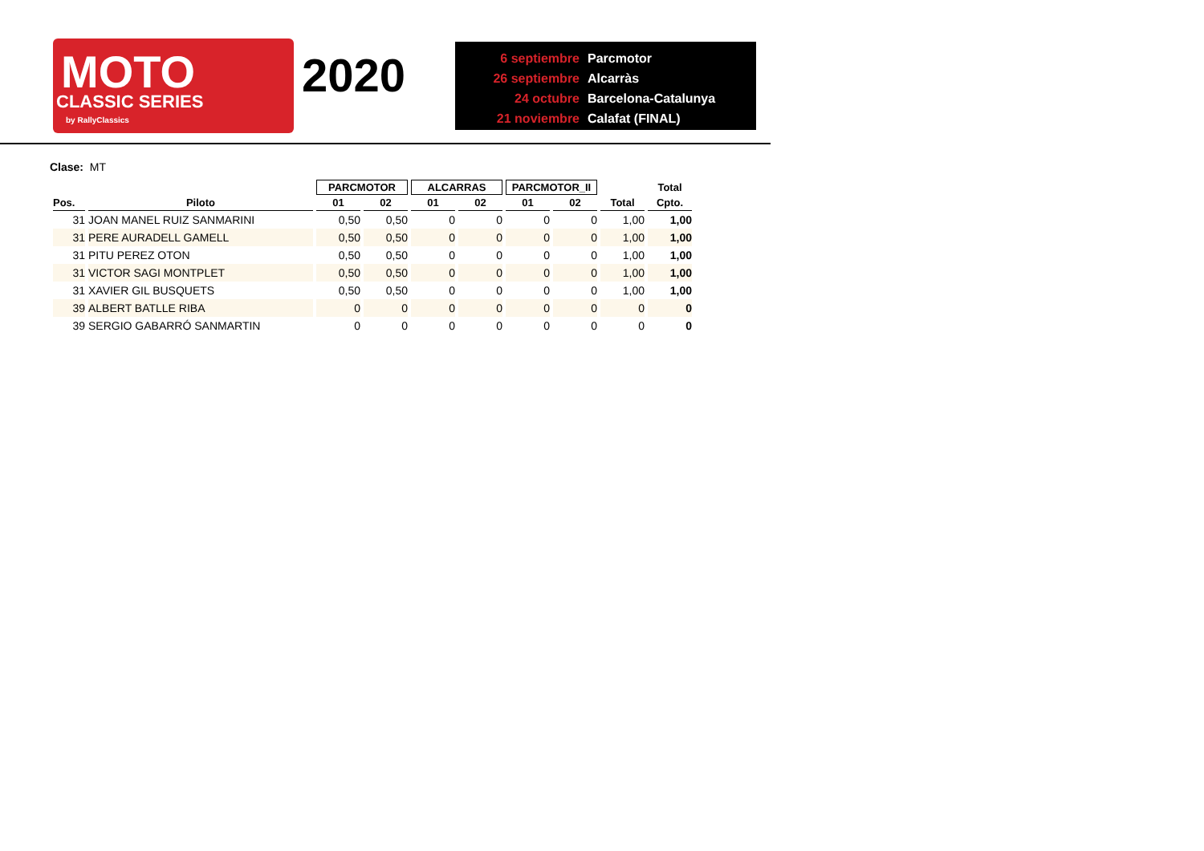MOTO
CLASSIC SERIES
by RallyClassics
2020
6 septiembre Parcmotor
26 septiembre Alcarràs
24 octubre Barcelona-Catalunya
21 noviembre Calafat (FINAL)
Clase: MT
| | | PARCMOTOR | | ALCARRAS | | PARCMOTOR_II | | | Total |
| --- | --- | --- | --- | --- | --- | --- | --- | --- | --- |
| Pos. | Piloto | 01 | 02 | 01 | 02 | 01 | 02 | Total | Cpto. |
| 31 | JOAN MANEL RUIZ SANMARINI | 0,50 | 0,50 | 0 | 0 | 0 | 0 | 1,00 | 1,00 |
| 31 | PERE AURADELL GAMELL | 0,50 | 0,50 | 0 | 0 | 0 | 0 | 1,00 | 1,00 |
| 31 | PITU PEREZ OTON | 0,50 | 0,50 | 0 | 0 | 0 | 0 | 1,00 | 1,00 |
| 31 | VICTOR SAGI MONTPLET | 0,50 | 0,50 | 0 | 0 | 0 | 0 | 1,00 | 1,00 |
| 31 | XAVIER GIL BUSQUETS | 0,50 | 0,50 | 0 | 0 | 0 | 0 | 1,00 | 1,00 |
| 39 | ALBERT BATLLE RIBA | 0 | 0 | 0 | 0 | 0 | 0 | 0 | 0 |
| 39 | SERGIO GABARRÓ SANMARTIN | 0 | 0 | 0 | 0 | 0 | 0 | 0 | 0 |